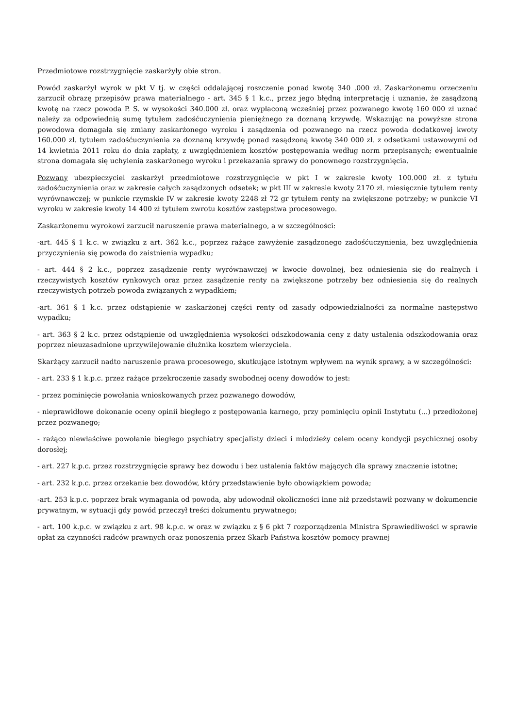Przedmiotowe rozstrzygnięcie zaskarżyły obie stron.
Powód zaskarżył wyrok w pkt V tj. w części oddalającej roszczenie ponad kwotę 340 .000 zł. Zaskarżonemu orzeczeniu zarzucił obrazę przepisów prawa materialnego - art. 345 § 1 k.c., przez jego błędną interpretację i uznanie, że zasądzoną kwotę na rzecz powoda P. S. w wysokości 340.000 zł. oraz wypłaconą wcześniej przez pozwanego kwotę 160 000 zł uznać należy za odpowiednią sumę tytułem zadośćuczynienia pieniężnego za doznaną krzywdę. Wskazując na powyższe strona powodowa domagała się zmiany zaskarżonego wyroku i zasądzenia od pozwanego na rzecz powoda dodatkowej kwoty 160.000 zł. tytułem zadośćuczynienia za doznaną krzywdę ponad zasądzoną kwotę 340 000 zł. z odsetkami ustawowymi od 14 kwietnia 2011 roku do dnia zapłaty, z uwzględnieniem kosztów postępowania według norm przepisanych; ewentualnie strona domagała się uchylenia zaskarżonego wyroku i przekazania sprawy do ponownego rozstrzygnięcia.
Pozwany ubezpieczyciel zaskarżył przedmiotowe rozstrzygnięcie w pkt I w zakresie kwoty 100.000 zł. z tytułu zadośćuczynienia oraz w zakresie całych zasądzonych odsetek; w pkt III w zakresie kwoty 2170 zł. miesięcznie tytułem renty wyrównawczej; w punkcie rzymskie IV w zakresie kwoty 2248 zł 72 gr tytułem renty na zwiększone potrzeby; w punkcie VI wyroku w zakresie kwoty 14 400 zł tytułem zwrotu kosztów zastępstwa procesowego.
Zaskarżonemu wyrokowi zarzucił naruszenie prawa materialnego, a w szczególności:
-art. 445 § 1 k.c. w związku z art. 362 k.c., poprzez rażące zawyżenie zasądzonego zadośćuczynienia, bez uwzględnienia przyczynienia się powoda do zaistnienia wypadku;
- art. 444 § 2 k.c., poprzez zasądzenie renty wyrównawczej w kwocie dowolnej, bez odniesienia się do realnych i rzeczywistych kosztów rynkowych oraz przez zasądzenie renty na zwiększone potrzeby bez odniesienia się do realnych rzeczywistych potrzeb powoda związanych z wypadkiem;
-art. 361 § 1 k.c. przez odstąpienie w zaskarżonej części renty od zasady odpowiedzialności za normalne następstwo wypadku;
- art. 363 § 2 k.c. przez odstąpienie od uwzględnienia wysokości odszkodowania ceny z daty ustalenia odszkodowania oraz poprzez nieuzasadnione uprzywilejowanie dłużnika kosztem wierzyciela.
Skarżący zarzucił nadto naruszenie prawa procesowego, skutkujące istotnym wpływem na wynik sprawy, a w szczególności:
- art. 233 § 1 k.p.c. przez rażące przekroczenie zasady swobodnej oceny dowodów to jest:
- przez pominięcie powołania wnioskowanych przez pozwanego dowodów,
- nieprawidłowe dokonanie oceny opinii biegłego z postępowania karnego, przy pominięciu opinii Instytutu (...) przedłożonej przez pozwanego;
- rażąco niewłaściwe powołanie biegłego psychiatry specjalisty dzieci i młodzieży celem oceny kondycji psychicznej osoby dorosłej;
- art. 227 k.p.c. przez rozstrzygnięcie sprawy bez dowodu i bez ustalenia faktów mających dla sprawy znaczenie istotne;
- art. 232 k.p.c. przez orzekanie bez dowodów, który przedstawienie było obowiązkiem powoda;
-art. 253 k.p.c. poprzez brak wymagania od powoda, aby udowodnił okoliczności inne niż przedstawił pozwany w dokumencie prywatnym, w sytuacji gdy powód przeczył treści dokumentu prywatnego;
- art. 100 k.p.c. w związku z art. 98 k.p.c. w oraz w związku z § 6 pkt 7 rozporządzenia Ministra Sprawiedliwości w sprawie opłat za czynności radców prawnych oraz ponoszenia przez Skarb Państwa kosztów pomocy prawnej